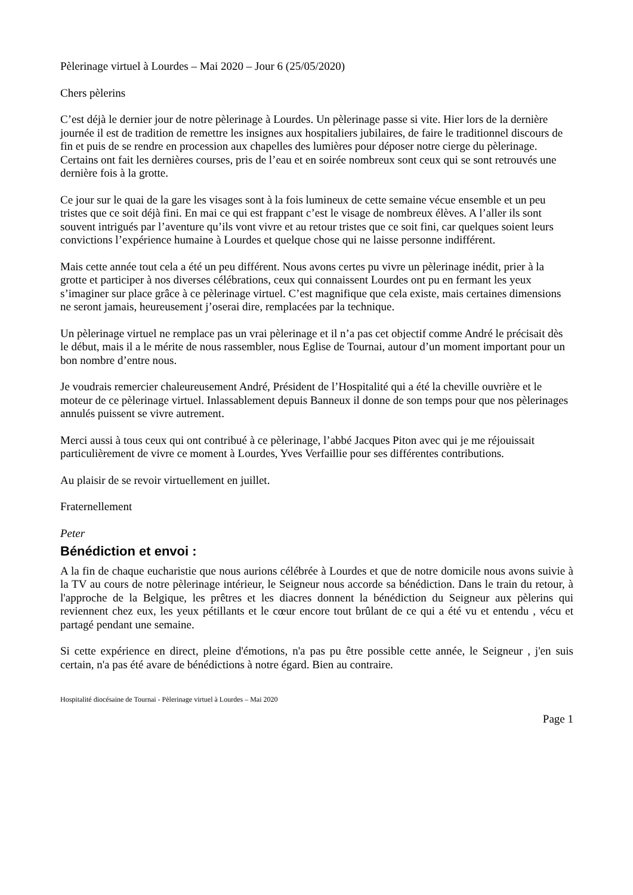Pèlerinage virtuel à Lourdes – Mai 2020 – Jour 6 (25/05/2020)
Chers pèlerins
C’est déjà le dernier jour de notre pèlerinage à Lourdes. Un pèlerinage passe si vite. Hier lors de la dernière journée il est de tradition de remettre les insignes aux hospitaliers jubilaires, de faire le traditionnel discours de fin et puis de se rendre en procession aux chapelles des lumières pour déposer notre cierge du pèlerinage. Certains ont fait les dernières courses, pris de l’eau et en soirée nombreux sont ceux qui se sont retrouvés une dernière fois à la grotte.
Ce jour sur le quai de la gare les visages sont à la fois lumineux de cette semaine vécue ensemble et un peu tristes que ce soit déjà fini. En mai ce qui est frappant c’est le visage de nombreux élèves. A l’aller ils sont souvent intrigués par l’aventure qu’ils vont vivre et au retour tristes que ce soit fini, car quelques soient leurs convictions l’expérience humaine à Lourdes et quelque chose qui ne laisse personne indifférent.
Mais cette année tout cela a été un peu différent. Nous avons certes pu vivre un pèlerinage inédit, prier à la grotte et participer à nos diverses célébrations, ceux qui connaissent Lourdes ont pu en fermant les yeux s’imaginer sur place grâce à ce pèlerinage virtuel. C’est magnifique que cela existe, mais certaines dimensions ne seront jamais, heureusement j’oserai dire, remplacées par la technique.
Un pèlerinage virtuel ne remplace pas un vrai pèlerinage et il n’a pas cet objectif comme André le précisait dès le début, mais il a le mérite de nous rassembler, nous Eglise de Tournai, autour d’un moment important pour un bon nombre d’entre nous.
Je voudrais remercier chaleureusement André, Président de l’Hospitalité qui a été la cheville ouvrière et le moteur de ce pèlerinage virtuel. Inlassablement depuis Banneux il donne de son temps pour que nos pèlerinages annulés puissent se vivre autrement.
Merci aussi à tous ceux qui ont contribué à ce pèlerinage, l’abbé Jacques Piton avec qui je me réjouissait particulièrement de vivre ce moment à Lourdes, Yves Verfaillie pour ses différentes contributions.
Au plaisir de se revoir virtuellement en juillet.
Fraternellement
Peter
Bénédiction et envoi :
A la fin de chaque eucharistie que nous aurions célébrée à Lourdes et que de notre domicile nous avons suivie à la TV au cours de notre pèlerinage intérieur, le Seigneur nous accorde sa bénédiction. Dans le train du retour, à l'approche de la Belgique, les prêtres et les diacres donnent la bénédiction du Seigneur aux pèlerins qui reviennent chez eux, les yeux pétillants et le cœur encore tout brûlant de ce qui a été vu et entendu , vécu et partagé pendant une semaine.
Si cette expérience en direct, pleine d'émotions, n'a pas pu être possible cette année, le Seigneur , j'en suis certain, n'a pas été avare de bénédictions à notre égard. Bien au contraire.
Hospitalité diocésaine de Tournai - Pèlerinage virtuel à Lourdes – Mai 2020
Page 1